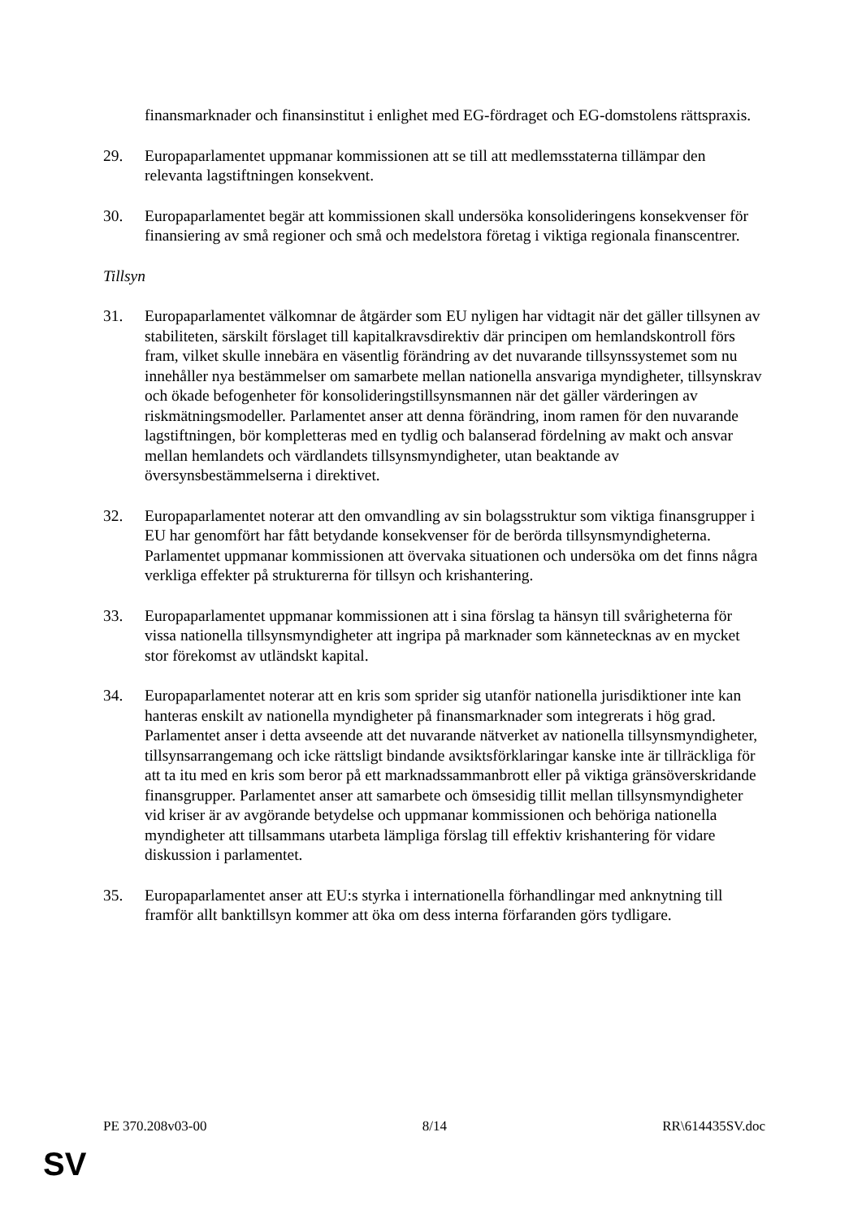finansmarknader och finansinstitut i enlighet med EG-fördraget och EG-domstolens rättspraxis.
29. Europaparlamentet uppmanar kommissionen att se till att medlemsstaterna tillämpar den relevanta lagstiftningen konsekvent.
30. Europaparlamentet begär att kommissionen skall undersöka konsolideringens konsekvenser för finansiering av små regioner och små och medelstora företag i viktiga regionala finanscentrer.
Tillsyn
31. Europaparlamentet välkomnar de åtgärder som EU nyligen har vidtagit när det gäller tillsynen av stabiliteten, särskilt förslaget till kapitalkravsdirektiv där principen om hemlandskontroll förs fram, vilket skulle innebära en väsentlig förändring av det nuvarande tillsynssystemet som nu innehåller nya bestämmelser om samarbete mellan nationella ansvariga myndigheter, tillsynskrav och ökade befogenheter för konsolideringstillsynsmannen när det gäller värderingen av riskmätningsmodeller. Parlamentet anser att denna förändring, inom ramen för den nuvarande lagstiftningen, bör kompletteras med en tydlig och balanserad fördelning av makt och ansvar mellan hemlandets och värdlandets tillsynsmyndigheter, utan beaktande av översynsbestämmelserna i direktivet.
32. Europaparlamentet noterar att den omvandling av sin bolagsstruktur som viktiga finansgrupper i EU har genomfört har fått betydande konsekvenser för de berörda tillsynsmyndigheterna. Parlamentet uppmanar kommissionen att övervaka situationen och undersöka om det finns några verkliga effekter på strukturerna för tillsyn och krishantering.
33. Europaparlamentet uppmanar kommissionen att i sina förslag ta hänsyn till svårigheterna för vissa nationella tillsynsmyndigheter att ingripa på marknader som kännetecknas av en mycket stor förekomst av utländskt kapital.
34. Europaparlamentet noterar att en kris som sprider sig utanför nationella jurisdiktioner inte kan hanteras enskilt av nationella myndigheter på finansmarknader som integrerats i hög grad. Parlamentet anser i detta avseende att det nuvarande nätverket av nationella tillsynsmyndigheter, tillsynsarrangemang och icke rättsligt bindande avsiktsförklaringar kanske inte är tillräckliga för att ta itu med en kris som beror på ett marknadssammanbrott eller på viktiga gränsöverskridande finansgrupper. Parlamentet anser att samarbete och ömsesidig tillit mellan tillsynsmyndigheter vid kriser är av avgörande betydelse och uppmanar kommissionen och behöriga nationella myndigheter att tillsammans utarbeta lämpliga förslag till effektiv krishantering för vidare diskussion i parlamentet.
35. Europaparlamentet anser att EU:s styrka i internationella förhandlingar med anknytning till framför allt banktillsyn kommer att öka om dess interna förfaranden görs tydligare.
PE 370.208v03-00 8/14 RR\614435SV.doc
SV